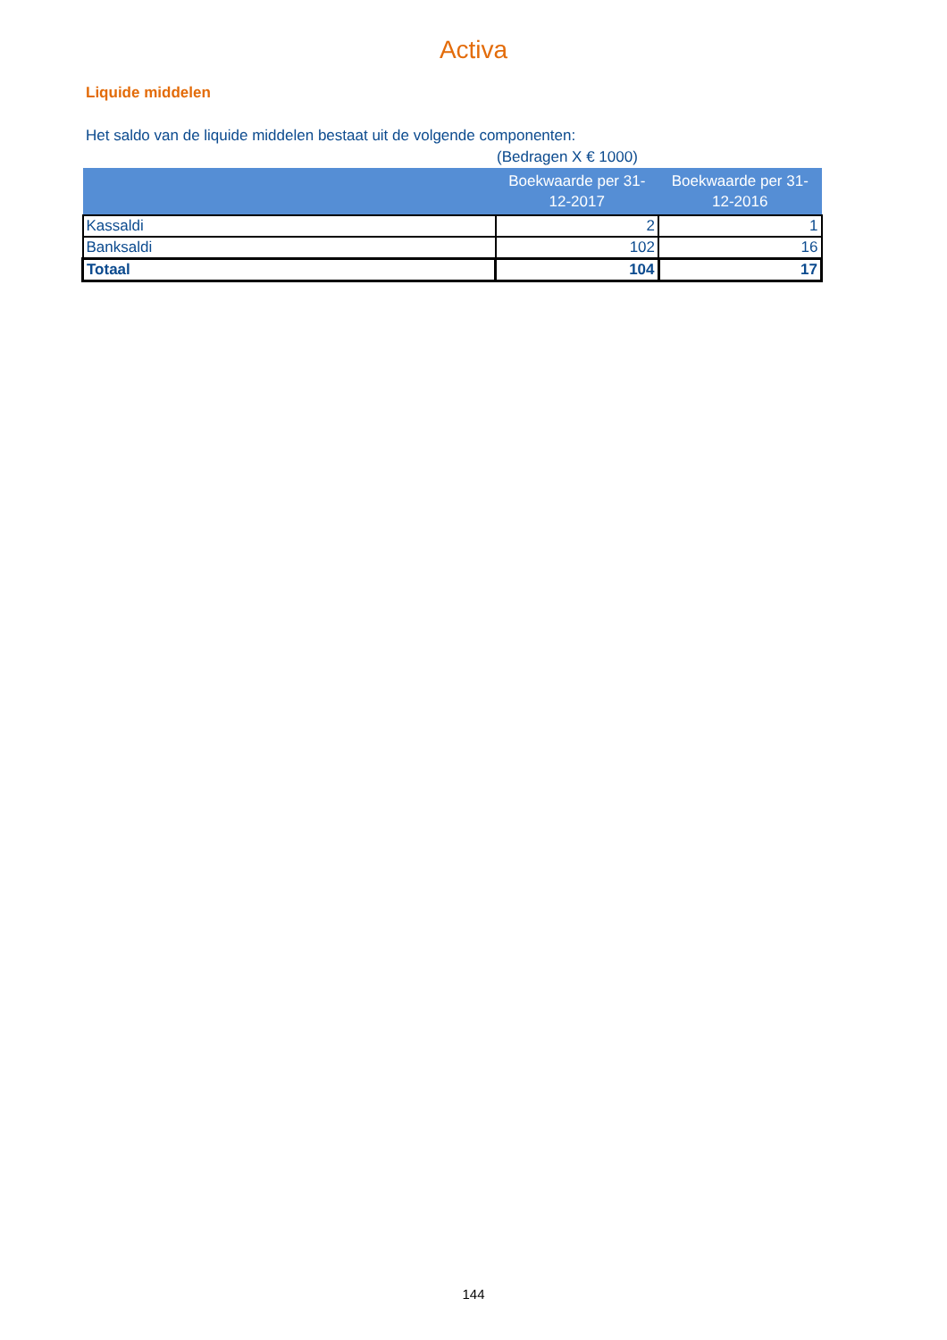Activa
Liquide middelen
Het saldo van de liquide middelen bestaat uit de volgende componenten:
(Bedragen X € 1000)
| | Boekwaarde per 31-12-2017 | Boekwaarde per 31-12-2016 |
| --- | --- | --- |
| Kassaldi | 2 | 1 |
| Banksaldi | 102 | 16 |
| Totaal | 104 | 17 |
144